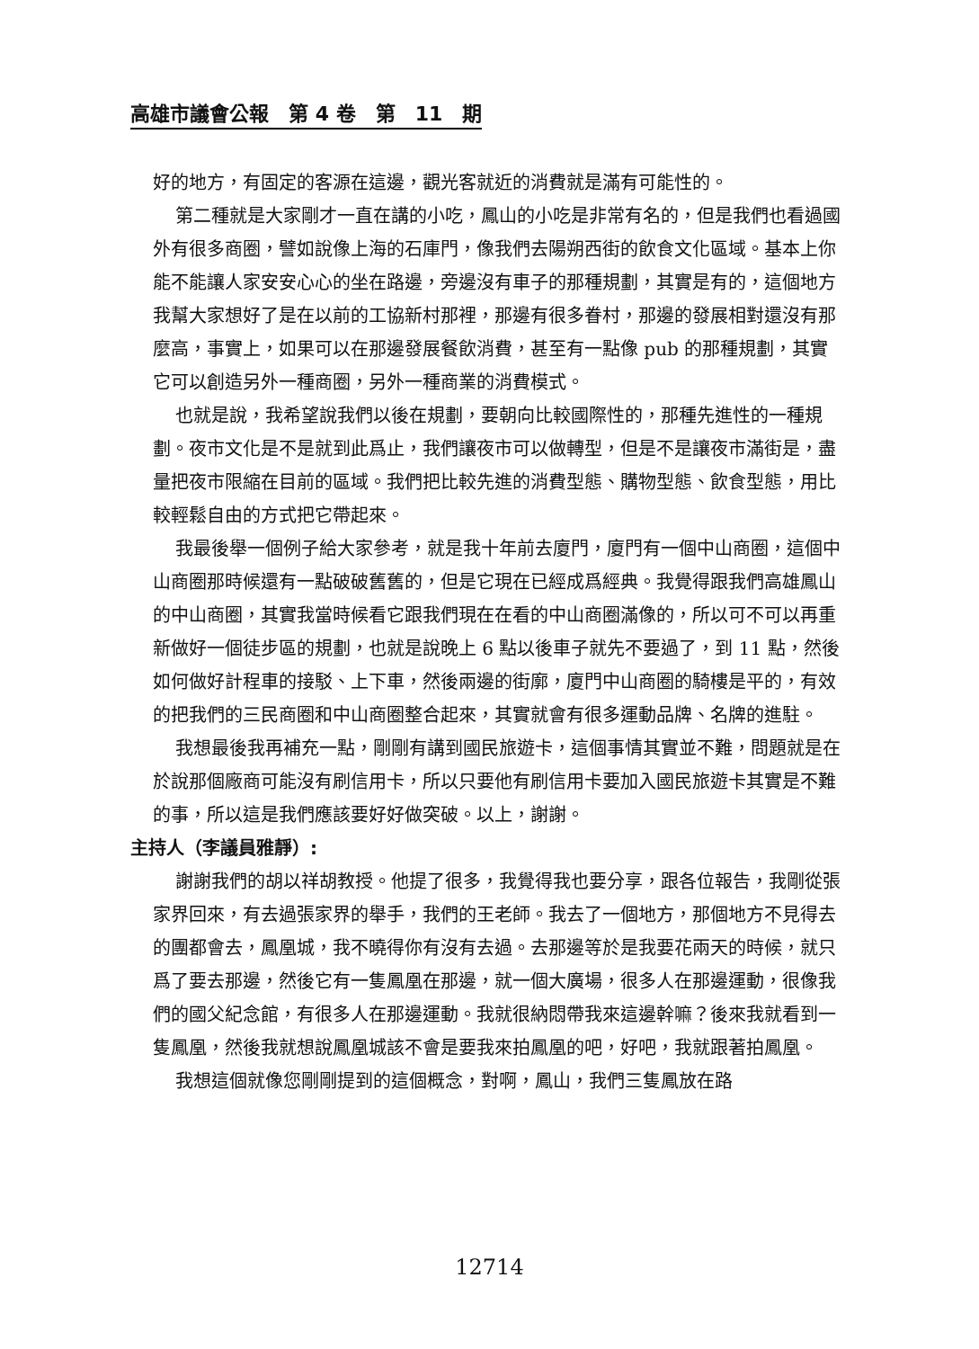高雄市議會公報　第 4 卷　第　11　期
好的地方，有固定的客源在這邊，觀光客就近的消費就是滿有可能性的。
第二種就是大家剛才一直在講的小吃，鳳山的小吃是非常有名的，但是我們也看過國外有很多商圈，譬如說像上海的石庫門，像我們去陽朔西街的飲食文化區域。基本上你能不能讓人家安安心心的坐在路邊，旁邊沒有車子的那種規劃，其實是有的，這個地方我幫大家想好了是在以前的工協新村那裡，那邊有很多眷村，那邊的發展相對還沒有那麼高，事實上，如果可以在那邊發展餐飲消費，甚至有一點像 pub 的那種規劃，其實它可以創造另外一種商圈，另外一種商業的消費模式。
也就是說，我希望說我們以後在規劃，要朝向比較國際性的，那種先進性的一種規劃。夜市文化是不是就到此爲止，我們讓夜市可以做轉型，但是不是讓夜市滿街是，盡量把夜市限縮在目前的區域。我們把比較先進的消費型態、購物型態、飲食型態，用比較輕鬆自由的方式把它帶起來。
我最後舉一個例子給大家參考，就是我十年前去廈門，廈門有一個中山商圈，這個中山商圈那時候還有一點破破舊舊的，但是它現在已經成爲經典。我覺得跟我們高雄鳳山的中山商圈，其實我當時候看它跟我們現在在看的中山商圈滿像的，所以可不可以再重新做好一個徒步區的規劃，也就是說晚上 6 點以後車子就先不要過了，到 11 點，然後如何做好計程車的接駁、上下車，然後兩邊的街廓，廈門中山商圈的騎樓是平的，有效的把我們的三民商圈和中山商圈整合起來，其實就會有很多運動品牌、名牌的進駐。
我想最後我再補充一點，剛剛有講到國民旅遊卡，這個事情其實並不難，問題就是在於說那個廠商可能沒有刷信用卡，所以只要他有刷信用卡要加入國民旅遊卡其實是不難的事，所以這是我們應該要好好做突破。以上，謝謝。
主持人（李議員雅靜）:
謝謝我們的胡以祥胡教授。他提了很多，我覺得我也要分享，跟各位報告，我剛從張家界回來，有去過張家界的舉手，我們的王老師。我去了一個地方，那個地方不見得去的團都會去，鳳凰城，我不曉得你有沒有去過。去那邊等於是我要花兩天的時候，就只爲了要去那邊，然後它有一隻鳳凰在那邊，就一個大廣場，很多人在那邊運動，很像我們的國父紀念館，有很多人在那邊運動。我就很納悶帶我來這邊幹嘛？後來我就看到一隻鳳凰，然後我就想說鳳凰城該不會是要我來拍鳳凰的吧，好吧，我就跟著拍鳳凰。
我想這個就像您剛剛提到的這個概念，對啊，鳳山，我們三隻鳳放在路
12714